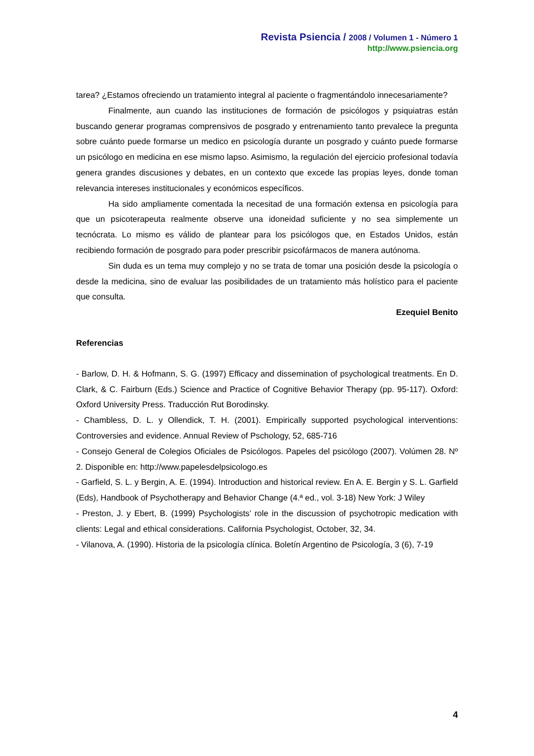Revista Psiencia / 2008 / Volumen 1 - Número 1
http://www.psiencia.org
tarea? ¿Estamos ofreciendo un tratamiento integral al paciente o fragmentándolo innecesariamente?
Finalmente, aun cuando las instituciones de formación de psicólogos y psiquiatras están buscando generar programas comprensivos de posgrado y entrenamiento tanto prevalece la pregunta sobre cuánto puede formarse un medico en psicología durante un posgrado y cuánto puede formarse un psicólogo en medicina en ese mismo lapso. Asimismo, la regulación del ejercicio profesional todavía genera grandes discusiones y debates, en un contexto que excede las propias leyes, donde toman relevancia intereses institucionales y económicos específicos.
Ha sido ampliamente comentada la necesitad de una formación extensa en psicología para que un psicoterapeuta realmente observe una idoneidad suficiente y no sea simplemente un tecnócrata. Lo mismo es válido de plantear para los psicólogos que, en Estados Unidos, están recibiendo formación de posgrado para poder prescribir psicofármacos de manera autónoma.
Sin duda es un tema muy complejo y no se trata de tomar una posición desde la psicología o desde la medicina, sino de evaluar las posibilidades de un tratamiento más holístico para el paciente que consulta.
Ezequiel Benito
Referencias
- Barlow, D. H. & Hofmann, S. G. (1997) Efficacy and dissemination of psychological treatments. En D. Clark, & C. Fairburn (Eds.) Science and Practice of Cognitive Behavior Therapy (pp. 95-117). Oxford: Oxford University Press. Traducción Rut Borodinsky.
- Chambless, D. L. y Ollendick, T. H. (2001). Empirically supported psychological interventions: Controversies and evidence. Annual Review of Pschology, 52, 685-716
- Consejo General de Colegios Oficiales de Psicólogos. Papeles del psicólogo (2007). Volúmen 28. Nº 2. Disponible en: http://www.papelesdelpsicologo.es
- Garfield, S. L. y Bergin, A. E. (1994). Introduction and historical review. En A. E. Bergin y S. L. Garfield (Eds), Handbook of Psychotherapy and Behavior Change (4.ª ed., vol. 3-18) New York: J Wiley
- Preston, J. y Ebert, B. (1999) Psychologists’ role in the discussion of psychotropic medication with clients: Legal and ethical considerations. California Psychologist, October, 32, 34.
- Vilanova, A. (1990). Historia de la psicología clínica. Boletín Argentino de Psicología, 3 (6), 7-19
4